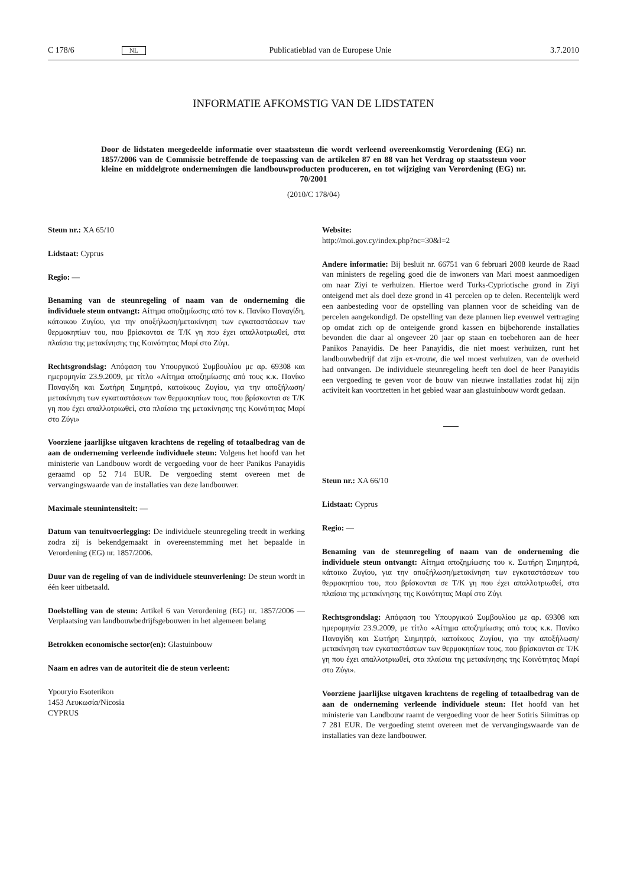C 178/6 NL Publicatieblad van de Europese Unie 3.7.2010
INFORMATIE AFKOMSTIG VAN DE LIDSTATEN
Door de lidstaten meegedeelde informatie over staatssteun die wordt verleend overeenkomstig Verordening (EG) nr. 1857/2006 van de Commissie betreffende de toepassing van de artikelen 87 en 88 van het Verdrag op staatssteun voor kleine en middelgrote ondernemingen die landbouwproducten produceren, en tot wijziging van Verordening (EG) nr. 70/2001
(2010/C 178/04)
Steun nr.: XA 65/10
Lidstaat: Cyprus
Regio: —
Benaming van de steunregeling of naam van de onderneming die individuele steun ontvangt: Αίτημα αποζημίωσης από τον κ. Πανίκο Παναγίδη, κάτοικου Ζυγίου, για την αποξήλωση/μετακίνηση των εγκαταστάσεων των θερμοκηπίων του, που βρίσκονται σε Τ/Κ γη που έχει απαλλοτριωθεί, στα πλαίσια της μετακίνησης της Κοινότητας Μαρί στο Ζύγι.
Rechtsgrondslag: Απόφαση του Υπουργικού Συμβουλίου με αρ. 69308 και ημερομηνία 23.9.2009, με τίτλο «Αίτημα αποζημίωσης από τους κ.κ. Πανίκο Παναγίδη και Σωτήρη Σιημητρά, κατοίκους Ζυγίου, για την αποξήλωση/μετακίνηση των εγκαταστάσεων των θερμοκηπίων τους, που βρίσκονται σε Τ/Κ γη που έχει απαλλοτριωθεί, στα πλαίσια της μετακίνησης της Κοινότητας Μαρί στο Ζύγι»
Voorziene jaarlijkse uitgaven krachtens de regeling of totaalbedrag van de aan de onderneming verleende individuele steun: Volgens het hoofd van het ministerie van Landbouw wordt de vergoeding voor de heer Panikos Panayidis geraamd op 52 714 EUR. De vergoeding stemt overeen met de vervangingswaarde van de installaties van deze landbouwer.
Maximale steunintensiteit: —
Datum van tenuitvoerlegging: De individuele steunregeling treedt in werking zodra zij is bekendgemaakt in overeenstemming met het bepaalde in Verordening (EG) nr. 1857/2006.
Duur van de regeling of van de individuele steunverlening: De steun wordt in één keer uitbetaald.
Doelstelling van de steun: Artikel 6 van Verordening (EG) nr. 1857/2006 — Verplaatsing van landbouwbedrijfsgebouwen in het algemeen belang
Betrokken economische sector(en): Glastuinbouw
Naam en adres van de autoriteit die de steun verleent:
Ypouryio Esoterikon
1453 Λευκωσία/Nicosia
CYPRUS
Website:
http://moi.gov.cy/index.php?nc=30&l=2
Andere informatie: Bij besluit nr. 66751 van 6 februari 2008 keurde de Raad van ministers de regeling goed die de inwoners van Mari moest aanmoedigen om naar Ziyi te verhuizen. Hiertoe werd Turks-Cypriotische grond in Ziyi onteigend met als doel deze grond in 41 percelen op te delen. Recentelijk werd een aanbesteding voor de opstelling van plannen voor de scheiding van de percelen aangekondigd. De opstelling van deze plannen liep evenwel vertraging op omdat zich op de onteigende grond kassen en bijbehorende installaties bevonden die daar al ongeveer 20 jaar op staan en toebehoren aan de heer Panikos Panayidis. De heer Panayidis, die niet moest verhuizen, runt het landbouwbedrijf dat zijn ex-vrouw, die wel moest verhuizen, van de overheid had ontvangen. De individuele steunregeling heeft ten doel de heer Panayidis een vergoeding te geven voor de bouw van nieuwe installaties zodat hij zijn activiteit kan voortzetten in het gebied waar aan glastuinbouw wordt gedaan.
Steun nr.: XA 66/10
Lidstaat: Cyprus
Regio: —
Benaming van de steunregeling of naam van de onderneming die individuele steun ontvangt: Αίτημα αποζημίωσης του κ. Σωτήρη Σιημητρά, κάτοικο Ζυγίου, για την αποξήλωση/μετακίνηση των εγκαταστάσεων του θερμοκηπίου του, που βρίσκονται σε Τ/Κ γη που έχει απαλλοτριωθεί, στα πλαίσια της μετακίνησης της Κοινότητας Μαρί στο Ζύγι
Rechtsgrondslag: Απόφαση του Υπουργικού Συμβουλίου με αρ. 69308 και ημερομηνία 23.9.2009, με τίτλο «Αίτημα αποζημίωσης από τους κ.κ. Πανίκο Παναγίδη και Σωτήρη Σιημητρά, κατοίκους Ζυγίου, για την αποξήλωση/μετακίνηση των εγκαταστάσεων των θερμοκηπίων τους, που βρίσκονται σε Τ/Κ γη που έχει απαλλοτριωθεί, στα πλαίσια της μετακίνησης της Κοινότητας Μαρί στο Ζύγι».
Voorziene jaarlijkse uitgaven krachtens de regeling of totaalbedrag van de aan de onderneming verleende individuele steun: Het hoofd van het ministerie van Landbouw raamt de vergoeding voor de heer Sotiris Siimitras op 7 281 EUR. De vergoeding stemt overeen met de vervangingswaarde van de installaties van deze landbouwer.